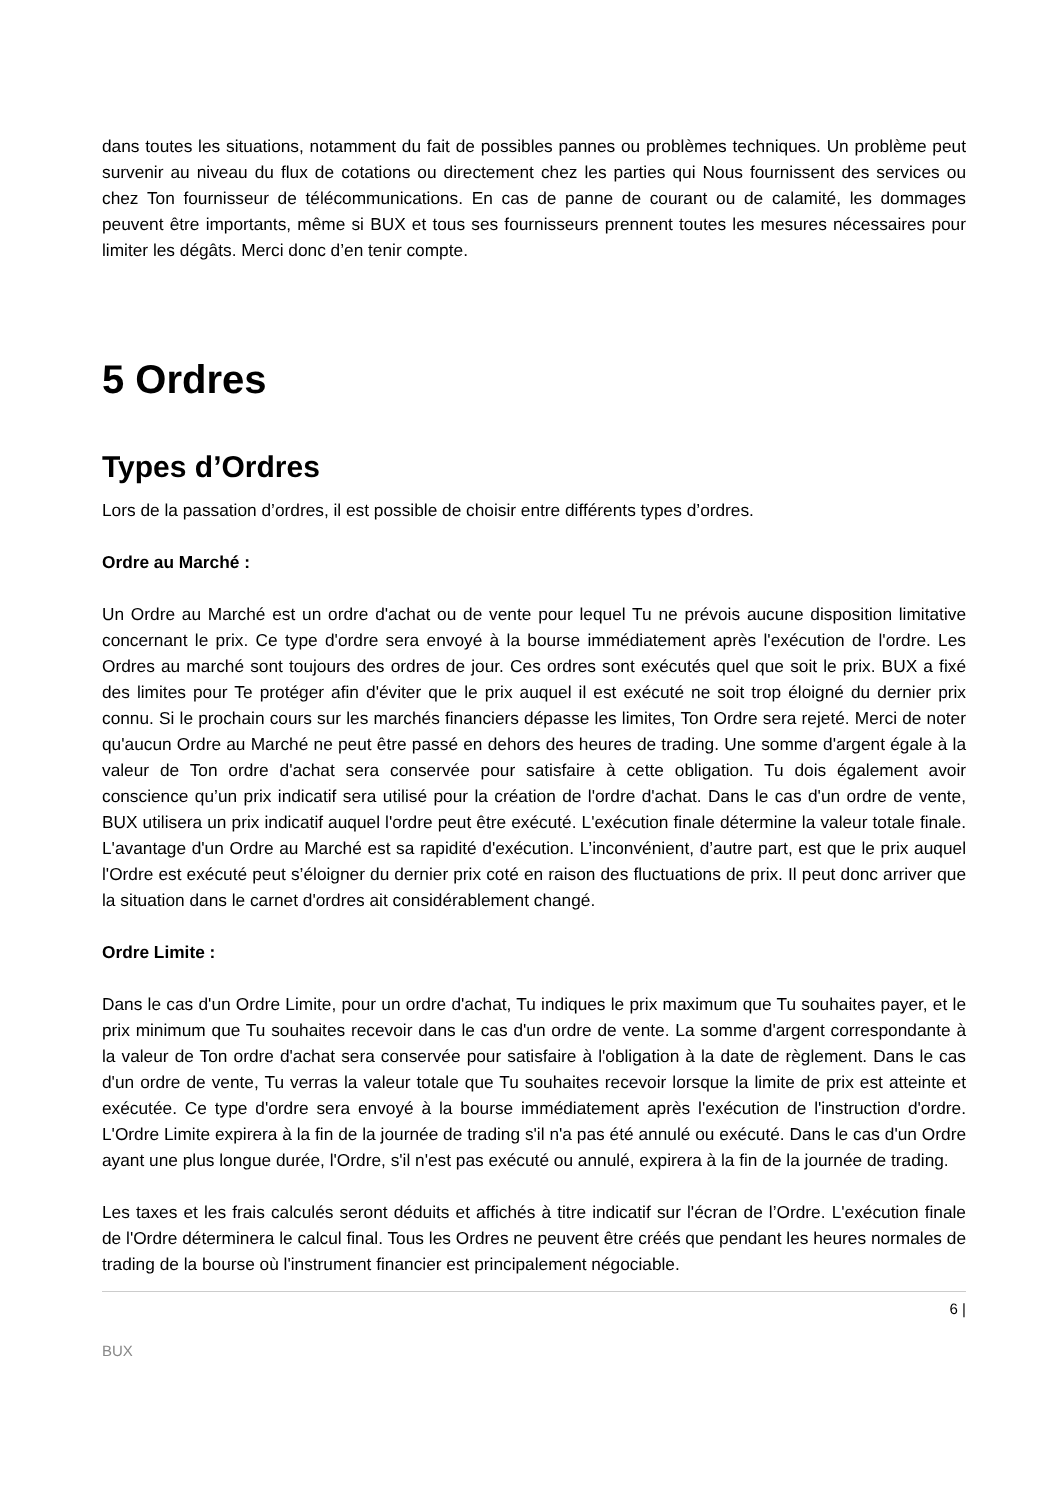dans toutes les situations, notamment du fait de possibles pannes ou problèmes techniques. Un problème peut survenir au niveau du flux de cotations ou directement chez les parties qui Nous fournissent des services ou chez Ton fournisseur de télécommunications. En cas de panne de courant ou de calamité, les dommages peuvent être importants, même si BUX et tous ses fournisseurs prennent toutes les mesures nécessaires pour limiter les dégâts. Merci donc d’en tenir compte.
5 Ordres
Types d’Ordres
Lors de la passation d’ordres, il est possible de choisir entre différents types d’ordres.
Ordre au Marché :
Un Ordre au Marché est un ordre d'achat ou de vente pour lequel Tu ne prévois aucune disposition limitative concernant le prix. Ce type d'ordre sera envoyé à la bourse immédiatement après l'exécution de l'ordre. Les Ordres au marché sont toujours des ordres de jour. Ces ordres sont exécutés quel que soit le prix. BUX a fixé des limites pour Te protéger afin d'éviter que le prix auquel il est exécuté ne soit trop éloigné du dernier prix connu. Si le prochain cours sur les marchés financiers dépasse les limites, Ton Ordre sera rejeté. Merci de noter qu'aucun Ordre au Marché ne peut être passé en dehors des heures de trading. Une somme d'argent égale à la valeur de Ton ordre d'achat sera conservée pour satisfaire à cette obligation. Tu dois également avoir conscience qu’un prix indicatif sera utilisé pour la création de l'ordre d'achat. Dans le cas d'un ordre de vente, BUX utilisera un prix indicatif auquel l'ordre peut être exécuté. L'exécution finale détermine la valeur totale finale. L'avantage d'un Ordre au Marché est sa rapidité d'exécution. L’inconvénient, d’autre part, est que le prix auquel l'Ordre est exécuté peut s’éloigner du dernier prix coté en raison des fluctuations de prix. Il peut donc arriver que la situation dans le carnet d'ordres ait considérablement changé.
Ordre Limite :
Dans le cas d'un Ordre Limite, pour un ordre d'achat, Tu indiques le prix maximum que Tu souhaites payer, et le prix minimum que Tu souhaites recevoir dans le cas d'un ordre de vente. La somme d'argent correspondante à la valeur de Ton ordre d'achat sera conservée pour satisfaire à l'obligation à la date de règlement. Dans le cas d'un ordre de vente, Tu verras la valeur totale que Tu souhaites recevoir lorsque la limite de prix est atteinte et exécutée. Ce type d'ordre sera envoyé à la bourse immédiatement après l'exécution de l'instruction d'ordre. L'Ordre Limite expirera à la fin de la journée de trading s'il n'a pas été annulé ou exécuté. Dans le cas d'un Ordre ayant une plus longue durée, l'Ordre, s'il n'est pas exécuté ou annulé, expirera à la fin de la journée de trading.
Les taxes et les frais calculés seront déduits et affichés à titre indicatif sur l'écran de l’Ordre. L'exécution finale de l'Ordre déterminera le calcul final. Tous les Ordres ne peuvent être créés que pendant les heures normales de trading de la bourse où l'instrument financier est principalement négociable.
6 |
BUX